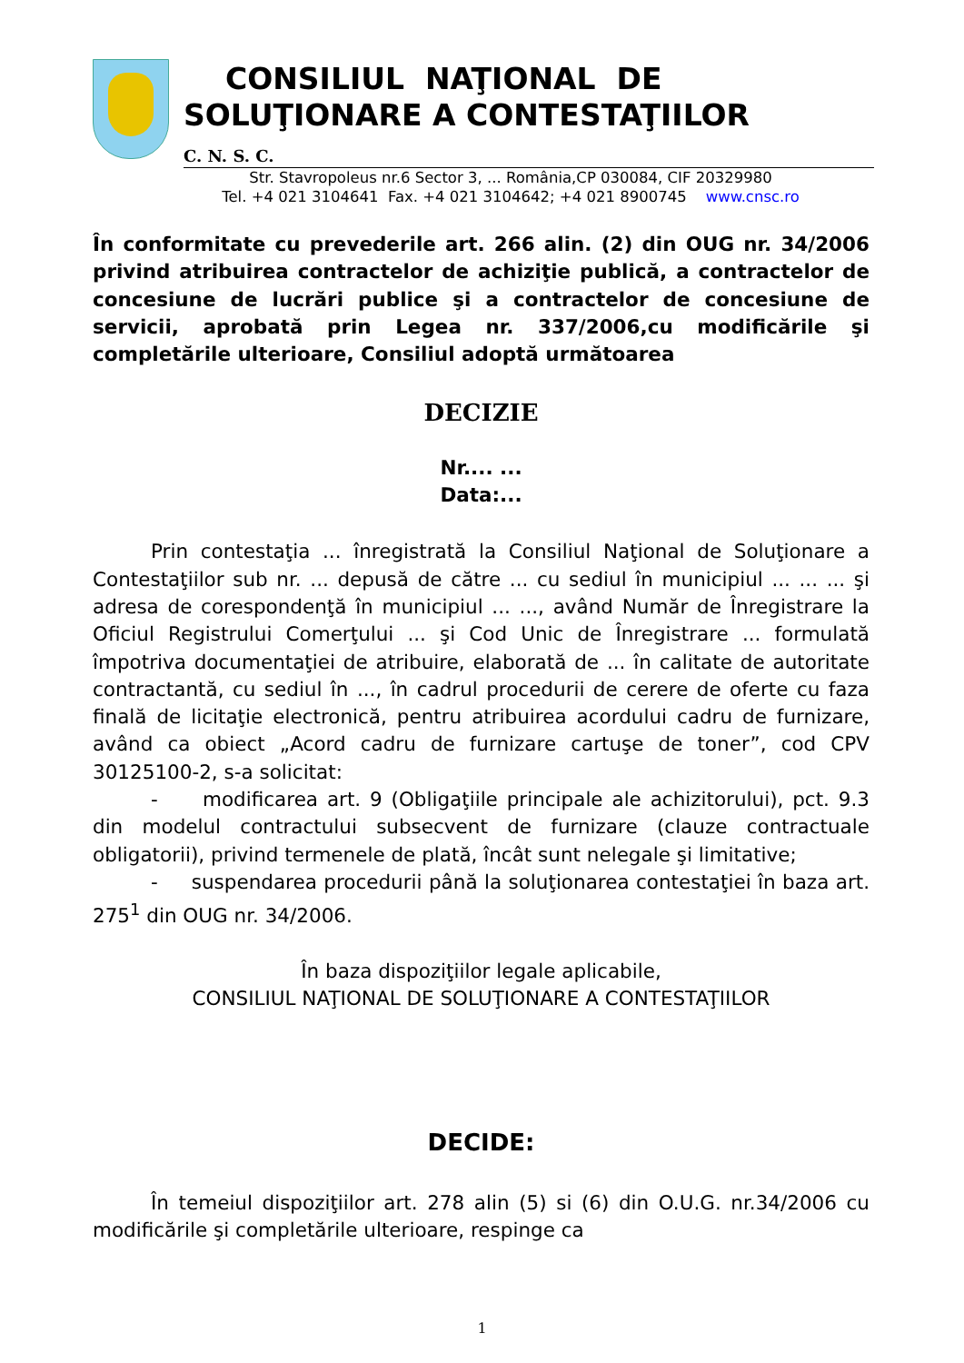CONSILIUL NAŢIONAL DE
SOLUŢIONARE A CONTESTAŢIILOR
C. N. S. C.
Str. Stavropoleus nr.6 Sector 3, ... România,CP 030084, CIF 20329980
Tel. +4 021 3104641 Fax. +4 021 3104642; +4 021 8900745 www.cnsc.ro
În conformitate cu prevederile art. 266 alin. (2) din OUG nr. 34/2006 privind atribuirea contractelor de achiziţie publică, a contractelor de concesiune de lucrări publice şi a contractelor de concesiune de servicii, aprobată prin Legea nr. 337/2006,cu modificările şi completările ulterioare, Consiliul adoptă următoarea
DECIZIE
Nr.... ...
Data:...
Prin contestaţia ... înregistrată la Consiliul Naţional de Soluţionare a Contestaţiilor sub nr. ... depusă de către ... cu sediul în municipiul ... ... ... şi adresa de corespondenţă în municipiul ... ..., având Număr de Înregistrare la Oficiul Registrului Comerţului ... şi Cod Unic de Înregistrare ... formulată împotriva documentaţiei de atribuire, elaborată de ... în calitate de autoritate contractantă, cu sediul în ..., în cadrul procedurii de cerere de oferte cu faza finală de licitaţie electronică, pentru atribuirea acordului cadru de furnizare, având ca obiect „Acord cadru de furnizare cartuşe de toner”, cod CPV 30125100-2, s-a solicitat:
- modificarea art. 9 (Obligaţiile principale ale achizitorului), pct. 9.3 din modelul contractului subsecvent de furnizare (clauze contractuale obligatorii), privind termenele de plată, încât sunt nelegale şi limitative;
- suspendarea procedurii până la soluţionarea contestaţiei în baza art. 275<sup>1</sup> din OUG nr. 34/2006.
În baza dispoziţiilor legale aplicabile,
CONSILIUL NAŢIONAL DE SOLUŢIONARE A CONTESTAŢIILOR
DECIDE:
În temeiul dispoziţiilor art. 278 alin (5) si (6) din O.U.G. nr.34/2006 cu modificările şi completările ulterioare, respinge ca
1